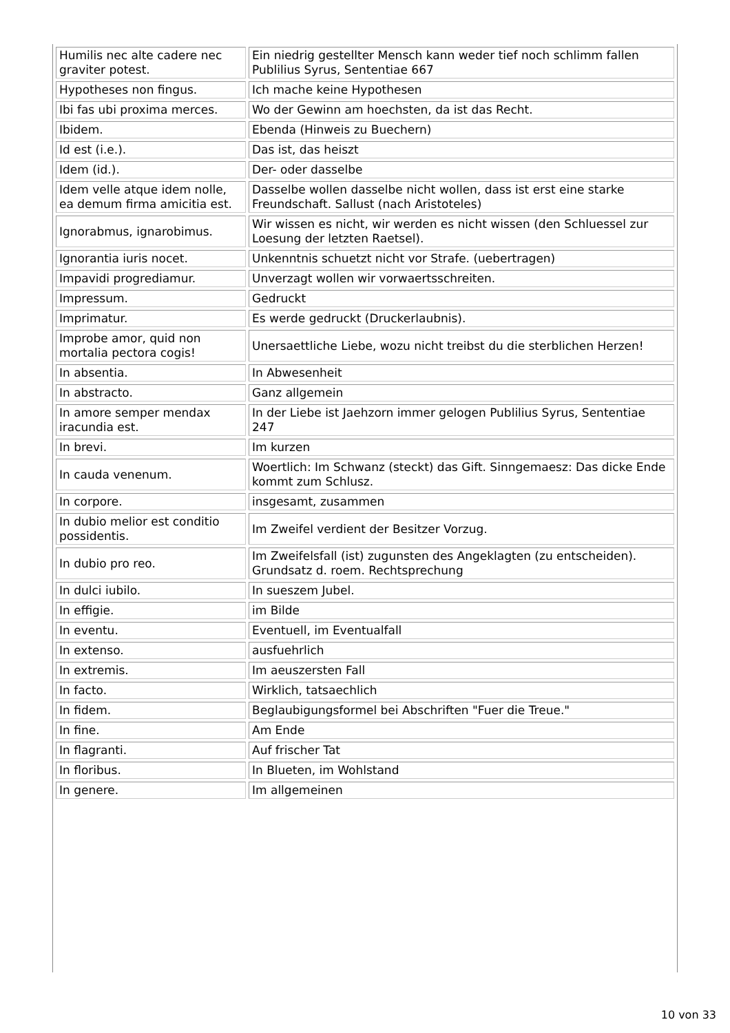| Humilis nec alte cadere nec graviter potest. | Ein niedrig gestellter Mensch kann weder tief noch schlimm fallen Publilius Syrus, Sententiae 667 |
| Hypotheses non fingus. | Ich mache keine Hypothesen |
| Ibi fas ubi proxima merces. | Wo der Gewinn am hoechsten, da ist das Recht. |
| Ibidem. | Ebenda (Hinweis zu Buechern) |
| Id est (i.e.). | Das ist, das heiszt |
| Idem (id.). | Der- oder dasselbe |
| Idem velle atque idem nolle, ea demum firma amicitia est. | Dasselbe wollen dasselbe nicht wollen, dass ist erst eine starke Freundschaft. Sallust (nach Aristoteles) |
| Ignorabmus, ignarobimus. | Wir wissen es nicht, wir werden es nicht wissen (den Schluessel zur Loesung der letzten Raetsel). |
| Ignorantia iuris nocet. | Unkenntnis schuetzt nicht vor Strafe. (uebertragen) |
| Impavidi progrediamur. | Unverzagt wollen wir vorwaertsschreiten. |
| Impressum. | Gedruckt |
| Imprimatur. | Es werde gedruckt (Druckerlaubnis). |
| Improbe amor, quid non mortalia pectora cogis! | Unersaettliche Liebe, wozu nicht treibst du die sterblichen Herzen! |
| In absentia. | In Abwesenheit |
| In abstracto. | Ganz allgemein |
| In amore semper mendax iracundia est. | In der Liebe ist Jaehzorn immer gelogen Publilius Syrus, Sententiae 247 |
| In brevi. | Im kurzen |
| In cauda venenum. | Woertlich: Im Schwanz (steckt) das Gift. Sinngemaesz: Das dicke Ende kommt zum Schlusz. |
| In corpore. | insgesamt, zusammen |
| In dubio melior est conditio possidentis. | Im Zweifel verdient der Besitzer Vorzug. |
| In dubio pro reo. | Im Zweifelsfall (ist) zugunsten des Angeklagten (zu entscheiden). Grundsatz d. roem. Rechtsprechung |
| In dulci iubilo. | In sueszem Jubel. |
| In effigie. | im Bilde |
| In eventu. | Eventuell, im Eventualfall |
| In extenso. | ausfuehrlich |
| In extremis. | Im aeuszersten Fall |
| In facto. | Wirklich, tatsaechlich |
| In fidem. | Beglaubigungsformel bei Abschriften "Fuer die Treue." |
| In fine. | Am Ende |
| In flagranti. | Auf frischer Tat |
| In floribus. | In Blueten, im Wohlstand |
| In genere. | Im allgemeinen |
10 von 33